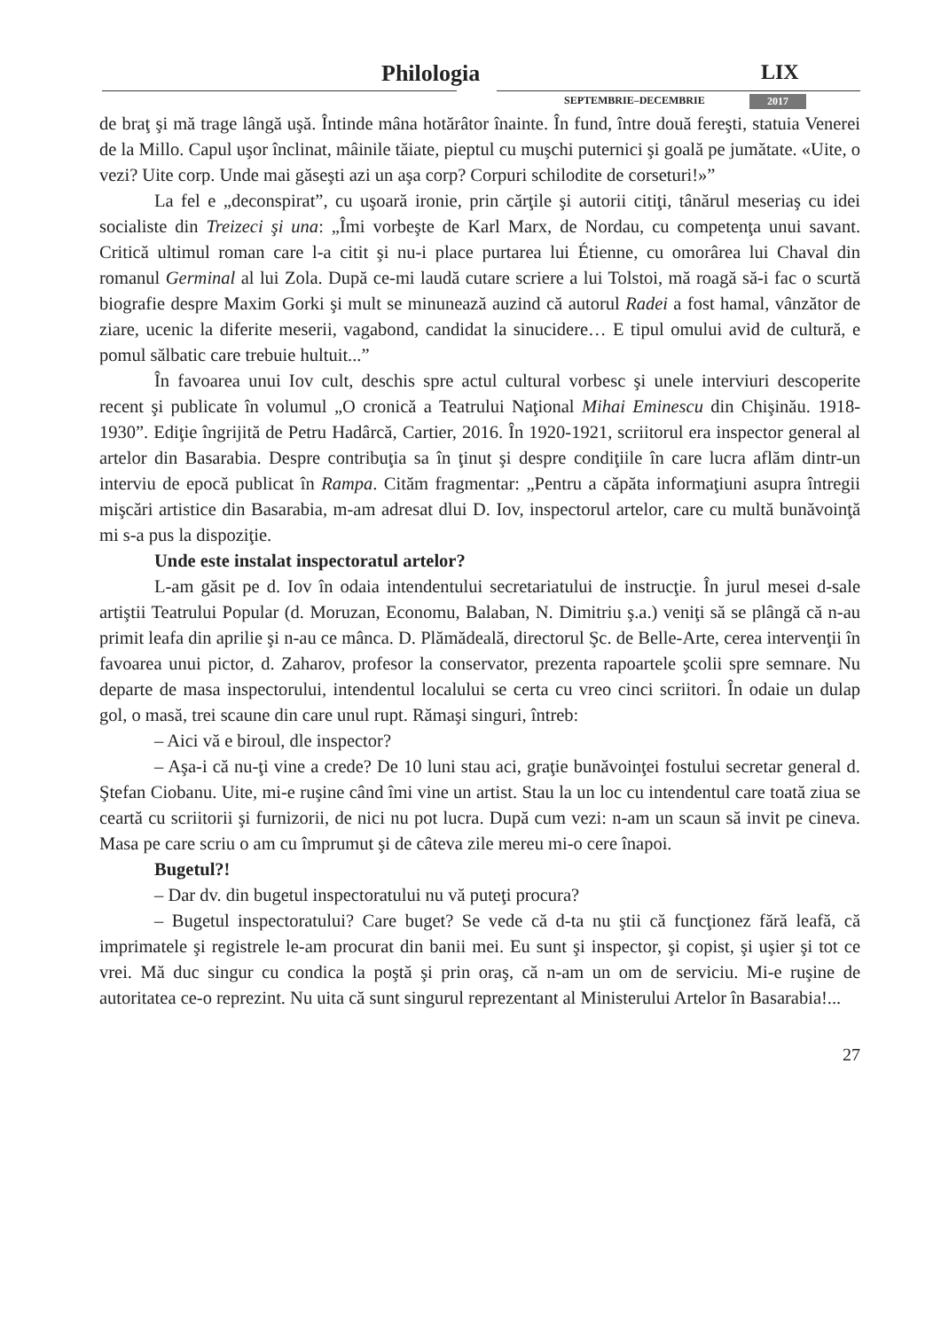Philologia LIX
SEPTEMBRIE–DECEMBRIE 2017
de braţ şi mă trage lângă uşă. Întinde mâna hotărâtor înainte. În fund, între două fereşti, statuia Venerei de la Millo. Capul uşor înclinat, mâinile tăiate, pieptul cu muşchi puternici şi goală pe jumătate. «Uite, o vezi? Uite corp. Unde mai găseşti azi un aşa corp? Corpuri schilodite de corseturi!»”
La fel e „deconspirat”, cu uşoară ironie, prin cărţile şi autorii citiţi, tânărul meseriaş cu idei socialiste din Treizeci şi una: „Îmi vorbeşte de Karl Marx, de Nordau, cu competenţa unui savant. Critică ultimul roman care l-a citit şi nu-i place purtarea lui Étienne, cu omorârea lui Chaval din romanul Germinal al lui Zola. După ce-mi laudă cutare scriere a lui Tolstoi, mă roagă să-i fac o scurtă biografie despre Maxim Gorki şi mult se minunează auzind că autorul Radei a fost hamal, vânzător de ziare, ucenic la diferite meserii, vagabond, candidat la sinucidere… E tipul omului avid de cultură, e pomul sălbatic care trebuie hultuit...”
În favoarea unui Iov cult, deschis spre actul cultural vorbesc şi unele interviuri descoperite recent şi publicate în volumul „O cronică a Teatrului Naţional Mihai Eminescu din Chişinău. 1918-1930”. Ediţie îngrijită de Petru Hadârcă, Cartier, 2016. În 1920-1921, scriitorul era inspector general al artelor din Basarabia. Despre contribuţia sa în ţinut şi despre condiţiile în care lucra aflăm dintr-un interviu de epocă publicat în Rampa. Cităm fragmentar: „Pentru a căpăta informaţiuni asupra întregii mişcări artistice din Basarabia, m-am adresat dlui D. Iov, inspectorul artelor, care cu multă bunăvoinţă mi s-a pus la dispoziţie.
Unde este instalat inspectoratul artelor?
L-am găsit pe d. Iov în odaia intendentului secretariatului de instrucţie. În jurul mesei d-sale artiştii Teatrului Popular (d. Moruzan, Economu, Balaban, N. Dimitriu ş.a.) veniţi să se plângă că n-au primit leafa din aprilie şi n-au ce mânca. D. Plămădeală, directorul Şc. de Belle-Arte, cerea intervenţii în favoarea unui pictor, d. Zaharov, profesor la conservator, prezenta rapoartele şcolii spre semnare. Nu departe de masa inspectorului, intendentul localului se certa cu vreo cinci scriitori. În odaie un dulap gol, o masă, trei scaune din care unul rupt. Rămaşi singuri, întreb:
– Aici vă e biroul, dle inspector?
– Aşa-i că nu-ţi vine a crede? De 10 luni stau aci, graţie bunăvoinţei fostului secretar general d. Ştefan Ciobanu. Uite, mi-e ruşine când îmi vine un artist. Stau la un loc cu intendentul care toată ziua se ceartă cu scriitorii şi furnizorii, de nici nu pot lucra. După cum vezi: n-am un scaun să invit pe cineva. Masa pe care scriu o am cu împrumut şi de câteva zile mereu mi-o cere înapoi.
Bugetul?!
– Dar dv. din bugetul inspectoratului nu vă puteţi procura?
– Bugetul inspectoratului? Care buget? Se vede că d-ta nu ştii că funcţionez fără leafă, că imprimatele şi registrele le-am procurat din banii mei. Eu sunt şi inspector, şi copist, şi uşier şi tot ce vrei. Mă duc singur cu condica la poştă şi prin oraş, că n-am un om de serviciu. Mi-e ruşine de autoritatea ce-o reprezint. Nu uita că sunt singurul reprezentant al Ministerului Artelor în Basarabia!...
27